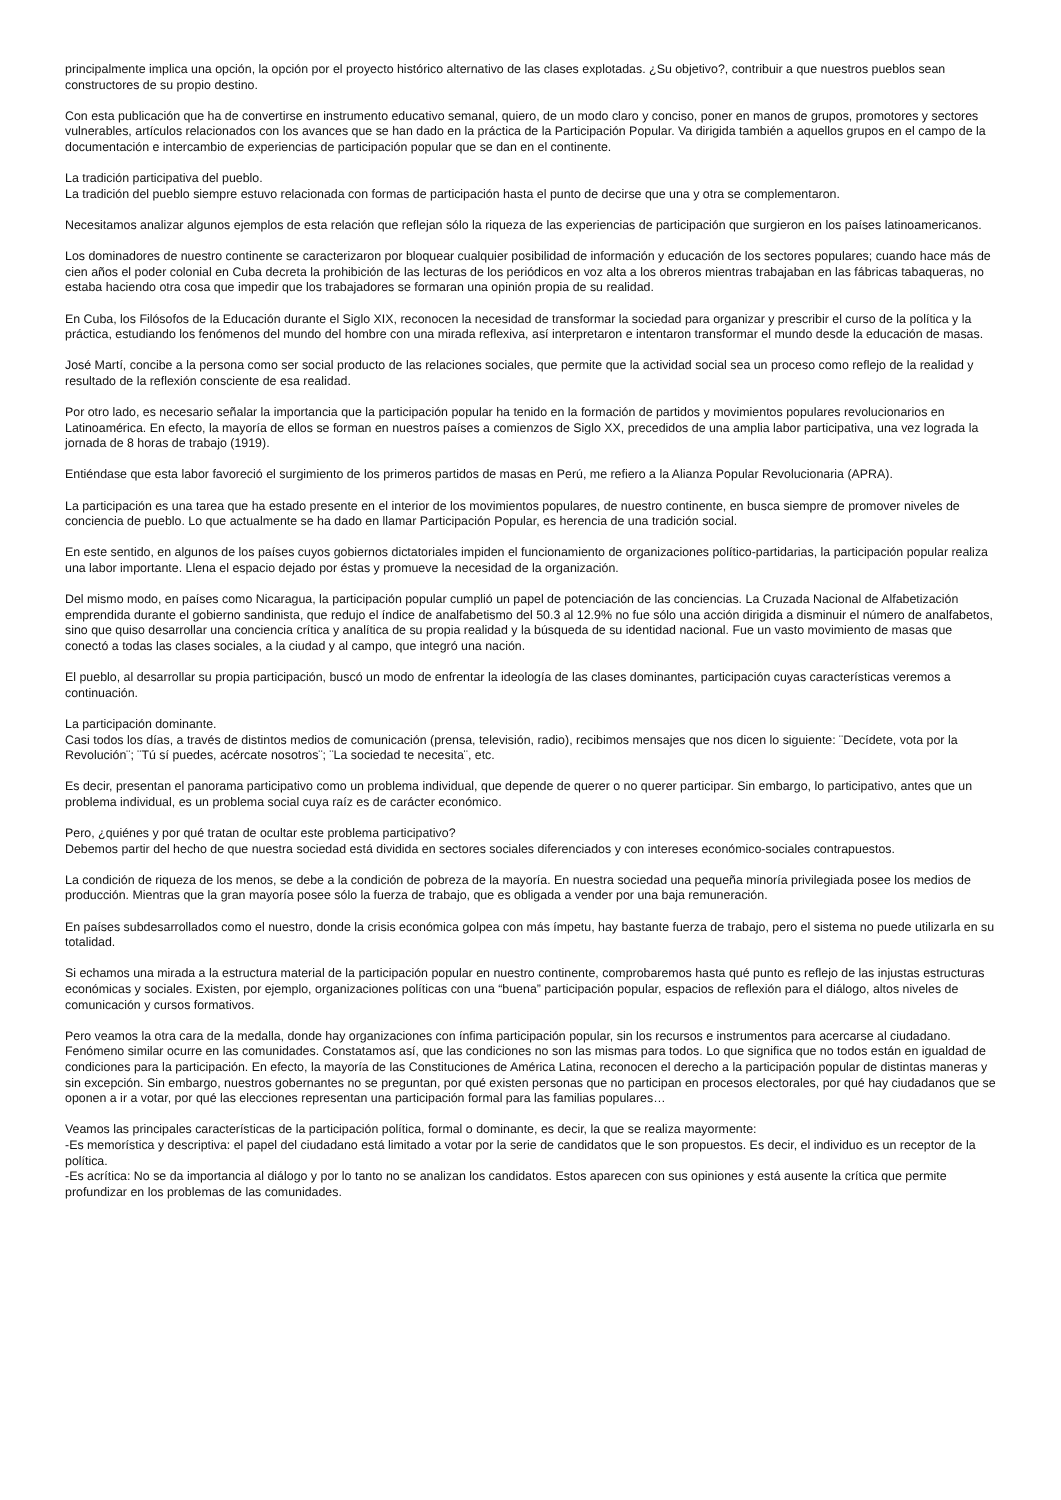principalmente implica una opción, la opción por el proyecto histórico alternativo de las clases explotadas. ¿Su objetivo?, contribuir a que nuestros pueblos sean constructores de su propio destino.
Con esta publicación que ha de convertirse en instrumento educativo semanal, quiero, de un modo claro y conciso, poner en manos de grupos, promotores y sectores vulnerables, artículos relacionados con los avances que se han dado en la práctica de la Participación Popular. Va dirigida también a aquellos grupos en el campo de la documentación e intercambio de experiencias de participación popular que se dan en el continente.
La tradición participativa del pueblo.
La tradición del pueblo siempre estuvo relacionada con formas de participación hasta el punto de decirse que una y otra se complementaron.
Necesitamos analizar algunos ejemplos de esta relación que reflejan sólo la riqueza de las experiencias de participación que surgieron en los países latinoamericanos.
Los dominadores de nuestro continente se caracterizaron por bloquear cualquier posibilidad de información y educación de los sectores populares; cuando hace más de cien años el poder colonial en Cuba decreta la prohibición de las lecturas de los periódicos en voz alta a los obreros mientras trabajaban en las fábricas tabaqueras, no estaba haciendo otra cosa que impedir que los trabajadores se formaran una opinión propia de su realidad.
En Cuba, los Filósofos de la Educación durante el Siglo XIX, reconocen la necesidad de transformar la sociedad para organizar y prescribir el curso de la política y la práctica, estudiando los fenómenos del mundo del hombre con una mirada reflexiva, así interpretaron e intentaron transformar el mundo desde la educación de masas.
José Martí, concibe a la persona como ser social producto de las relaciones sociales, que permite que la actividad social sea un proceso como reflejo de la realidad y resultado de la reflexión consciente de esa realidad.
Por otro lado, es necesario señalar la importancia que la participación popular ha tenido en la formación de partidos y movimientos populares revolucionarios en Latinoamérica. En efecto, la mayoría de ellos se forman en nuestros países a comienzos de Siglo XX, precedidos de una amplia labor participativa, una vez lograda la jornada de 8 horas de trabajo (1919).
Entiéndase que esta labor favoreció el surgimiento de los primeros partidos de masas en Perú, me refiero a la Alianza Popular Revolucionaria (APRA).
La participación es una tarea que ha estado presente en el interior de los movimientos populares, de nuestro continente, en busca siempre de promover niveles de conciencia de pueblo. Lo que actualmente se ha dado en llamar Participación Popular, es herencia de una tradición social.
En este sentido, en algunos de los países cuyos gobiernos dictatoriales impiden el funcionamiento de organizaciones político-partidarias, la participación popular realiza una labor importante. Llena el espacio dejado por éstas y promueve la necesidad de la organización.
Del mismo modo, en países como Nicaragua, la participación popular cumplió un papel de potenciación de las conciencias. La Cruzada Nacional de Alfabetización emprendida durante el gobierno sandinista, que redujo el índice de analfabetismo del 50.3 al 12.9% no fue sólo una acción dirigida a disminuir el número de analfabetos, sino que quiso desarrollar una conciencia crítica y analítica de su propia realidad y la búsqueda de su identidad nacional. Fue un vasto movimiento de masas que conectó a todas las clases sociales, a la ciudad y al campo, que integró una nación.
El pueblo, al desarrollar su propia participación, buscó un modo de enfrentar la ideología de las clases dominantes, participación cuyas características veremos a continuación.
La participación dominante.
Casi todos los días, a través de distintos medios de comunicación (prensa, televisión, radio), recibimos mensajes que nos dicen lo siguiente: ¨Decídete, vota por la Revolución¨; ¨Tú sí puedes, acércate nosotros¨; ¨La sociedad te necesita¨, etc.
Es decir, presentan el panorama participativo como un problema individual, que depende de querer o no querer participar. Sin embargo, lo participativo, antes que un problema individual, es un problema social cuya raíz es de carácter económico.
Pero, ¿quiénes y por qué tratan de ocultar este problema participativo?
Debemos partir del hecho de que nuestra sociedad está dividida en sectores sociales diferenciados y con intereses económico-sociales contrapuestos.
La condición de riqueza de los menos, se debe a la condición de pobreza de la mayoría. En nuestra sociedad una pequeña minoría privilegiada posee los medios de producción. Mientras que la gran mayoría posee sólo la fuerza de trabajo, que es obligada a vender por una baja remuneración.
En países subdesarrollados como el nuestro, donde la crisis económica golpea con más ímpetu, hay bastante fuerza de trabajo, pero el sistema no puede utilizarla en su totalidad.
Si echamos una mirada a la estructura material de la participación popular en nuestro continente, comprobaremos hasta qué punto es reflejo de las injustas estructuras económicas y sociales. Existen, por ejemplo, organizaciones políticas con una “buena” participación popular, espacios de reflexión para el diálogo, altos niveles de comunicación y cursos formativos.
Pero veamos la otra cara de la medalla, donde hay organizaciones con ínfima participación popular, sin los recursos e instrumentos para acercarse al ciudadano. Fenómeno similar ocurre en las comunidades. Constatamos así, que las condiciones no son las mismas para todos. Lo que significa que no todos están en igualdad de condiciones para la participación. En efecto, la mayoría de las Constituciones de América Latina, reconocen el derecho a la participación popular de distintas maneras y sin excepción. Sin embargo, nuestros gobernantes no se preguntan, por qué existen personas que no participan en procesos electorales, por qué hay ciudadanos que se oponen a ir a votar, por qué las elecciones representan una participación formal para las familias populares…
Veamos las principales características de la participación política, formal o dominante, es decir, la que se realiza mayormente:
-Es memorística y descriptiva: el papel del ciudadano está limitado a votar por la serie de candidatos que le son propuestos. Es decir, el individuo es un receptor de la política.
-Es acrítica: No se da importancia al diálogo y por lo tanto no se analizan los candidatos. Estos aparecen con sus opiniones y está ausente la crítica que permite profundizar en los problemas de las comunidades.